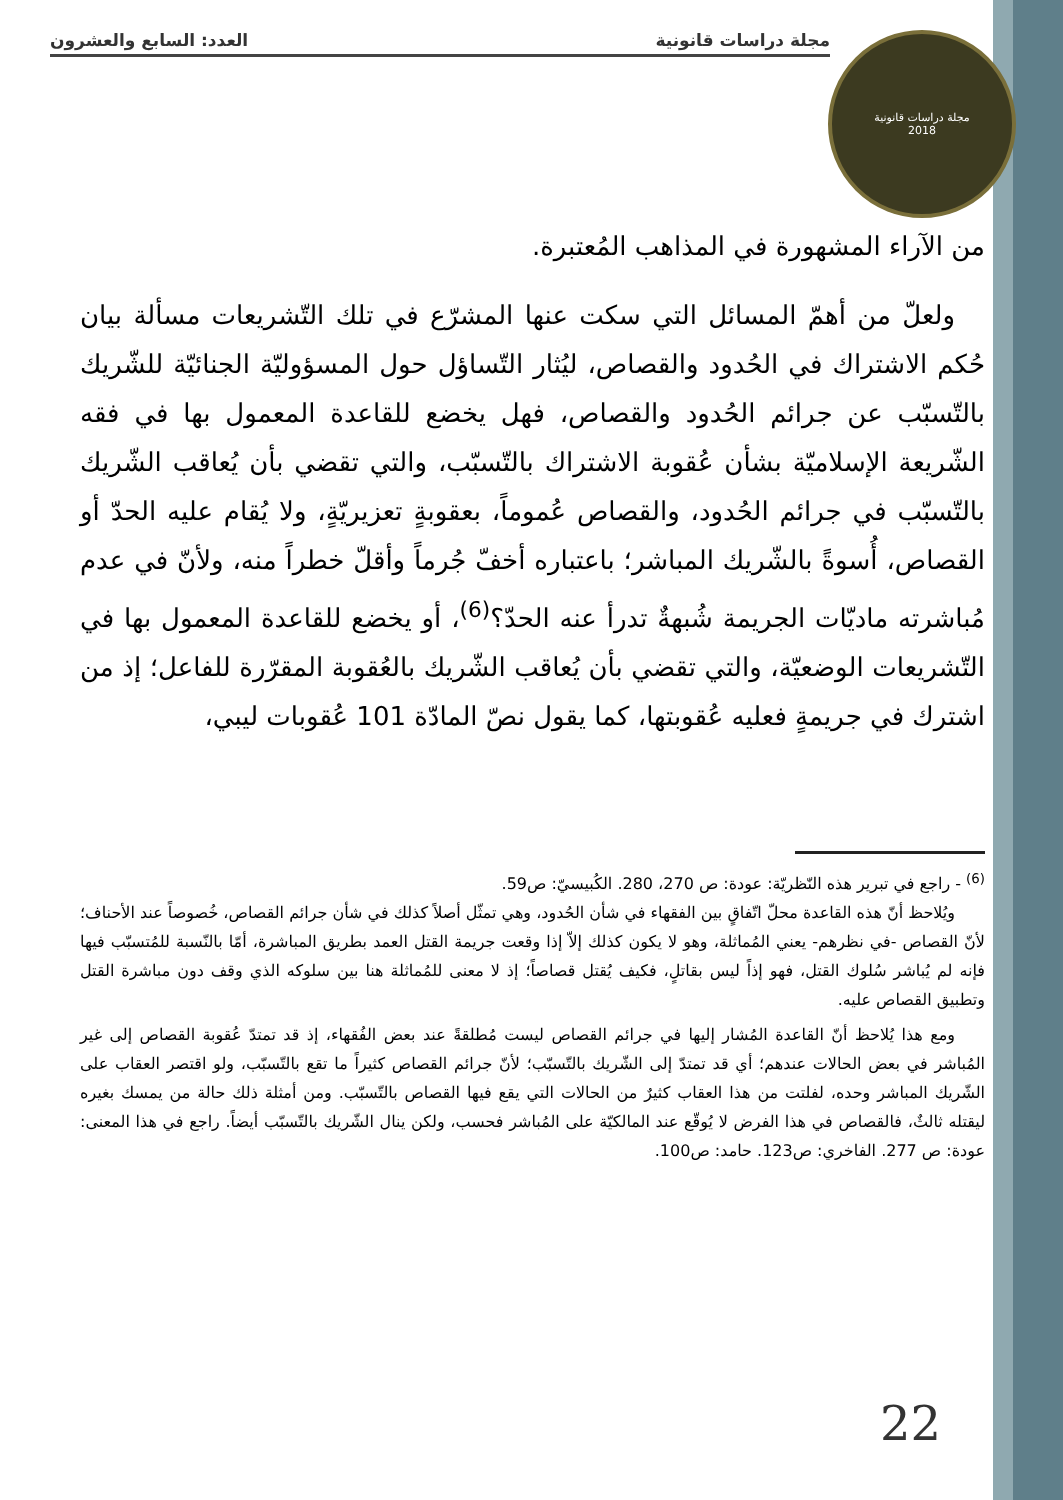مجلة دراسات قانونية العدد: السابع والعشرون
مجلة دراسات قانونية
2018
من الآراء المشهورة في المذاهب المُعتبرة.
ولعلّ من أهمّ المسائل التي سكت عنها المشرّع في تلك التّشريعات مسألة بيان حُكم الاشتراك في الحُدود والقصاص، ليُثار التّساؤل حول المسؤوليّة الجنائيّة للشّريك بالتّسبّب عن جرائم الحُدود والقصاص، فهل يخضع للقاعدة المعمول بها في فقه الشّريعة الإسلاميّة بشأن عُقوبة الاشتراك بالتّسبّب، والتي تقضي بأن يُعاقب الشّريك بالتّسبّب في جرائم الحُدود، والقصاص عُموماً، بعقوبةٍ تعزيريّةٍ، ولا يُقام عليه الحدّ أو القصاص، أُسوةً بالشّريك المباشر؛ باعتباره أخفّ جُرماً وأقلّ خطراً منه، ولأنّ في عدم مُباشرته ماديّات الجريمة شُبهةٌ تدرأ عنه الحدّ؟<sup>(6)</sup>، أو يخضع للقاعدة المعمول بها في التّشريعات الوضعيّة، والتي تقضي بأن يُعاقب الشّريك بالعُقوبة المقرّرة للفاعل؛ إذ من اشترك في جريمةٍ فعليه عُقوبتها، كما يقول نصّ المادّة 101 عُقوبات ليبي،
<sup>(6)</sup> - راجع في تبرير هذه النّظريّة: عودة: ص 270، 280. الكُبيسيّ: ص59.
ويُلاحظ أنّ هذه القاعدة محلّ اتّفاقٍ بين الفقهاء في شأن الحُدود، وهي تمثّل أصلاً كذلك في شأن جرائم القصاص، خُصوصاً عند الأحناف؛ لأنّ القصاص -في نظرهم- يعني المُماثلة، وهو لا يكون كذلك إلاّ إذا وقعت جريمة القتل العمد بطريق المباشرة، أمّا بالنّسبة للمُتسبّب فيها فإنه لم يُباشر سُلوك القتل، فهو إذاً ليس بقاتلٍ، فكيف يُقتل قصاصاً؛ إذ لا معنى للمُماثلة هنا بين سلوكه الذي وقف دون مباشرة القتل وتطبيق القصاص عليه.
ومع هذا يُلاحظ أنّ القاعدة المُشار إليها في جرائم القصاص ليست مُطلقةً عند بعض الفُقهاء، إذ قد تمتدّ عُقوبة القصاص إلى غير المُباشر في بعض الحالات عندهم؛ أي قد تمتدّ إلى الشّريك بالتّسبّب؛ لأنّ جرائم القصاص كثيراً ما تقع بالتّسبّب، ولو اقتصر العقاب على الشّريك المباشر وحده، لفلتت من هذا العقاب كثيرٌ من الحالات التي يقع فيها القصاص بالتّسبّب. ومن أمثلة ذلك حالة من يمسك بغيره ليقتله ثالثٌ، فالقصاص في هذا الفرض لا يُوقّع عند المالكيّة على المُباشر فحسب، ولكن ينال الشّريك بالتّسبّب أيضاً. راجع في هذا المعنى: عودة: ص 277. الفاخري: ص123. حامد: ص100.
22